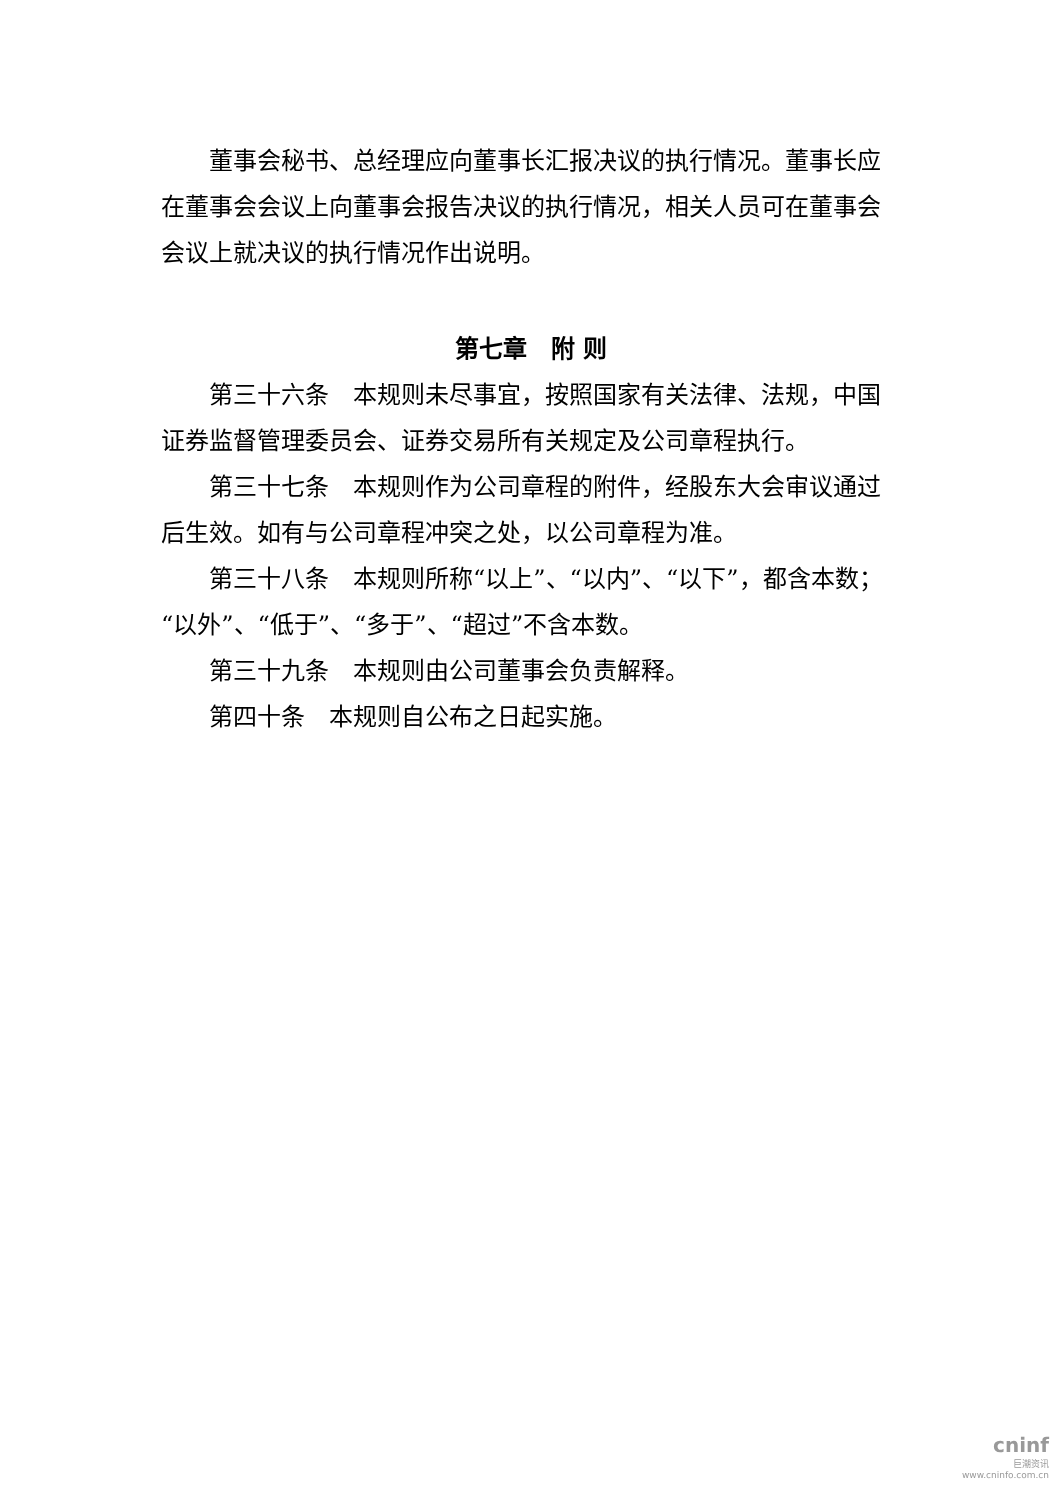董事会秘书、总经理应向董事长汇报决议的执行情况。董事长应在董事会会议上向董事会报告决议的执行情况，相关人员可在董事会会议上就决议的执行情况作出说明。
第七章　附 则
第三十六条　本规则未尽事宜，按照国家有关法律、法规，中国证券监督管理委员会、证券交易所有关规定及公司章程执行。
第三十七条　本规则作为公司章程的附件，经股东大会审议通过后生效。如有与公司章程冲突之处，以公司章程为准。
第三十八条　本规则所称“以上”、“以内”、“以下”，都含本数；“以外”、“低于”、“多于”、“超过”不含本数。
第三十九条　本规则由公司董事会负责解释。
第四十条　本规则自公布之日起实施。
cninf
巨潮资讯
www.cninfo.com.cn